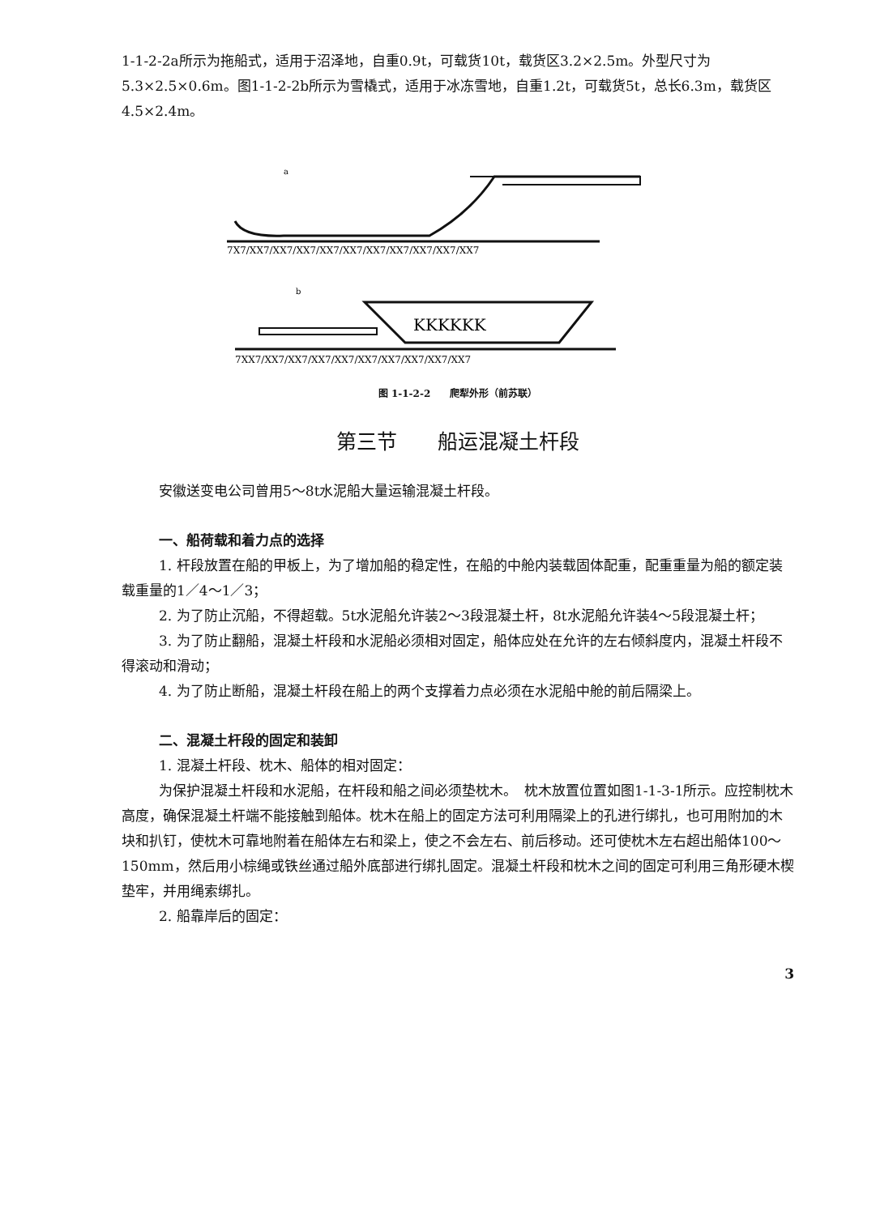1-1-2-2a所示为拖船式，适用于沼泽地，自重0.9t，可载货10t，载货区3.2×2.5m。外型尺寸为5.3×2.5×0.6m。图1-1-2-2b所示为雪橇式，适用于冰冻雪地，自重1.2t，可载货5t，总长6.3m，载货区4.5×2.4m。
a
7X7/XX7/XX7/XX7/XX7/XX7/XX7/XX7/XX7/XX7/XX7
b
KKKKKK
7XX7/XX7/XX7/XX7/XX7/XX7/XX7/XX7/XX7/XX7
图 1-1-2-2　　爬犁外形（前苏联）
第三节　　船运混凝土杆段
安徽送变电公司曾用5～8t水泥船大量运输混凝土杆段。
一、船荷载和着力点的选择
1. 杆段放置在船的甲板上，为了增加船的稳定性，在船的中舱内装载固体配重，配重重量为船的额定装载重量的1／4～1／3；
2. 为了防止沉船，不得超载。5t水泥船允许装2～3段混凝土杆，8t水泥船允许装4～5段混凝土杆；
3. 为了防止翻船，混凝土杆段和水泥船必须相对固定，船体应处在允许的左右倾斜度内，混凝土杆段不得滚动和滑动；
4. 为了防止断船，混凝土杆段在船上的两个支撑着力点必须在水泥船中舱的前后隔梁上。
二、混凝土杆段的固定和装卸
1. 混凝土杆段、枕木、船体的相对固定：
为保护混凝土杆段和水泥船，在杆段和船之间必须垫枕木。　枕木放置位置如图1-1-3-1所示。应控制枕木高度，确保混凝土杆端不能接触到船体。枕木在船上的固定方法可利用隔梁上的孔进行绑扎，也可用附加的木块和扒钉，使枕木可靠地附着在船体左右和梁上，使之不会左右、前后移动。还可使枕木左右超出船体100～150mm，然后用小棕绳或铁丝通过船外底部进行绑扎固定。混凝土杆段和枕木之间的固定可利用三角形硬木楔垫牢，并用绳索绑扎。
2. 船靠岸后的固定：
3